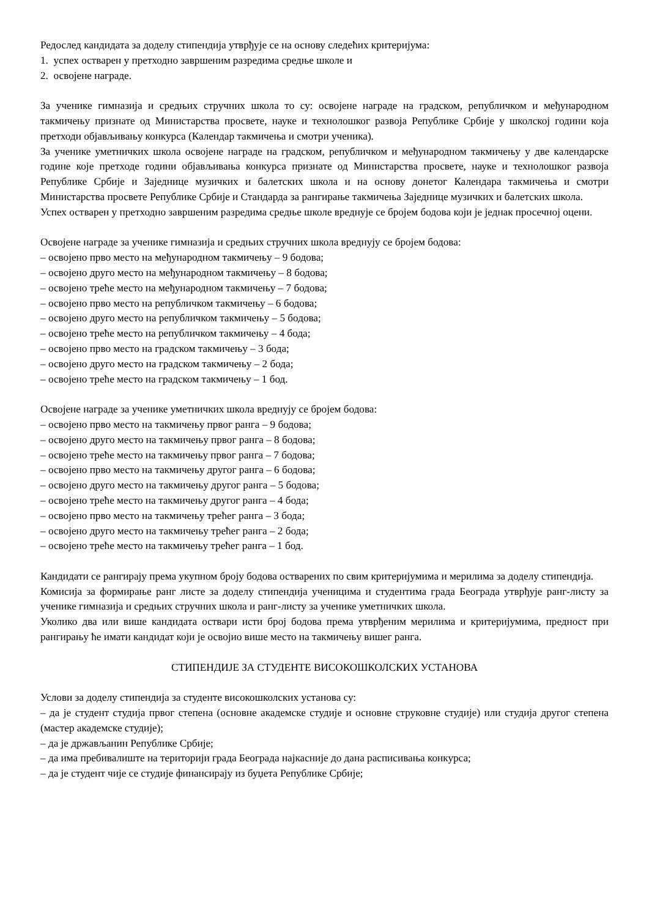Редослед кандидата за доделу стипендија утврђује се на основу следећих критеријума:
1. успех остварен у претходно завршеним разредима средње школе и
2. освојене награде.
За ученике гимназија и средњих стручних школа то су: освојене награде на градском, републичком и међународном такмичењу признате од Министарства просвете, науке и технолошког развоја Републике Србије у школској години која претходи објављивању конкурса (Календар такмичења и смотри ученика).
За ученике уметничких школа освојене награде на градском, републичком и међународном такмичењу у две календарске године које претходе години објављивања конкурса признате од Министарства просвете, науке и технолошког развоја Републике Србије и Заједнице музичких и балетских школа и на основу донетог Календара такмичења и смотри Министарства просвете Републике Србије и Стандарда за рангирање такмичења Заједнице музичких и балетских школа.
Успех остварен у претходно завршеним разредима средње школе вреднује се бројем бодова који је једнак просечној оцени.
Освојене награде за ученике гимназија и средњих стручних школа вреднују се бројем бодова:
– освојено прво место на међународном такмичењу – 9 бодова;
– освојено друго место на међународном такмичењу – 8 бодова;
– освојено треће место на међународном такмичењу – 7 бодова;
– освојено прво место на републичком такмичењу – 6 бодова;
– освојено друго место на републичком такмичењу – 5 бодова;
– освојено треће место на републичком такмичењу – 4 бода;
– освојено прво место на градском такмичењу – 3 бода;
– освојено друго место на градском такмичењу – 2 бода;
– освојено треће место на градском такмичењу – 1 бод.
Освојене награде за ученике уметничких школа вреднују се бројем бодова:
– освојено прво место на такмичењу првог ранга – 9 бодова;
– освојено друго место на такмичењу првог ранга – 8 бодова;
– освојено треће место на такмичењу првог ранга – 7 бодова;
– освојено прво место на такмичењу другог ранга – 6 бодова;
– освојено друго место на такмичењу другог ранга – 5 бодова;
– освојено треће место на такмичењу другог ранга – 4 бода;
– освојено прво место на такмичењу трећег ранга – 3 бода;
– освојено друго место на такмичењу трећег ранга – 2 бода;
– освојено треће место на такмичењу трећег ранга – 1 бод.
Кандидати се рангирају према укупном броју бодова остварених по свим критеријумима и мерилима за доделу стипендија.
Комисија за формирање ранг листе за доделу стипендија ученицима и студентима града Београда утврђује ранг-листу за ученике гимназија и средњих стручних школа и ранг-листу за ученике уметничких школа.
Уколико два или више кандидата оствари исти број бодова према утврђеним мерилима и критеријумима, предност при рангирању ће имати кандидат који је освојио више место на такмичењу вишег ранга.
СТИПЕНДИЈЕ ЗА СТУДЕНТЕ ВИСОКОШКОЛСКИХ УСТАНОВА
Услови за доделу стипендија за студенте високошколских установа су:
– да је студент студија првог степена (основне академске студије и основне струковне студије) или студија другог степена (мастер академске студије);
– да је држављанин Републике Србије;
– да има пребивалиште на територији града Београда најкасније до дана расписивања конкурса;
– да је студент чије се студије финансирају из буџета Републике Србије;